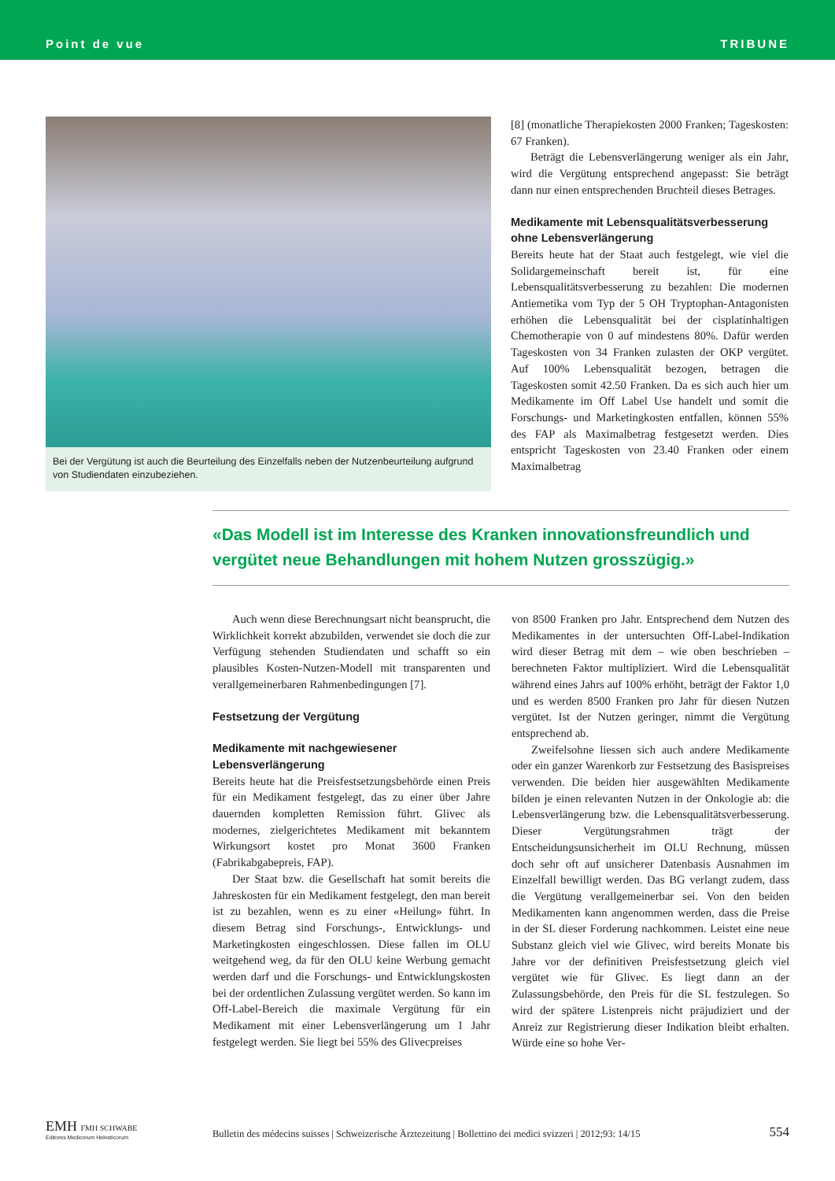Point de vue TRIBUNE
Bei der Vergütung ist auch die Beurteilung des Einzelfalls neben der Nutzenbeurteilung aufgrund von Studiendaten einzubeziehen.
[8] (monatliche Therapiekosten 2000 Franken; Tageskosten: 67 Franken).
Beträgt die Lebensverlängerung weniger als ein Jahr, wird die Vergütung entsprechend angepasst: Sie beträgt dann nur einen entsprechenden Bruchteil dieses Betrages.
Medikamente mit Lebensqualitätsverbesserung ohne Lebensverlängerung
Bereits heute hat der Staat auch festgelegt, wie viel die Solidargemeinschaft bereit ist, für eine Lebensqualitätsverbesserung zu bezahlen: Die modernen Antiemetika vom Typ der 5 OH Tryptophan-Antagonisten erhöhen die Lebensqualität bei der cisplatinhaltigen Chemotherapie von 0 auf mindestens 80%. Dafür werden Tageskosten von 34 Franken zulasten der OKP vergütet. Auf 100% Lebensqualität bezogen, betragen die Tageskosten somit 42.50 Franken. Da es sich auch hier um Medikamente im Off Label Use handelt und somit die Forschungs- und Marketingkosten entfallen, können 55% des FAP als Maximalbetrag festgesetzt werden. Dies entspricht Tageskosten von 23.40 Franken oder einem Maximalbetrag
«Das Modell ist im Interesse des Kranken innovationsfreundlich und vergütet neue Behandlungen mit hohem Nutzen grosszügig.»
Auch wenn diese Berechnungsart nicht beansprucht, die Wirklichkeit korrekt abzubilden, verwendet sie doch die zur Verfügung stehenden Studiendaten und schafft so ein plausibles Kosten-Nutzen-Modell mit transparenten und verallgemeinerbaren Rahmenbedingungen [7].
Festsetzung der Vergütung
Medikamente mit nachgewiesener Lebensverlängerung
Bereits heute hat die Preisfestsetzungsbehörde einen Preis für ein Medikament festgelegt, das zu einer über Jahre dauernden kompletten Remission führt. Glivec als modernes, zielgerichtetes Medikament mit bekanntem Wirkungsort kostet pro Monat 3600 Franken (Fabrikabgabepreis, FAP).
Der Staat bzw. die Gesellschaft hat somit bereits die Jahreskosten für ein Medikament festgelegt, den man bereit ist zu bezahlen, wenn es zu einer «Heilung» führt. In diesem Betrag sind Forschungs-, Entwicklungs- und Marketingkosten eingeschlossen. Diese fallen im OLU weitgehend weg, da für den OLU keine Werbung gemacht werden darf und die Forschungs- und Entwicklungskosten bei der ordentlichen Zulassung vergütet werden. So kann im Off-Label-Bereich die maximale Vergütung für ein Medikament mit einer Lebensverlängerung um 1 Jahr festgelegt werden. Sie liegt bei 55% des Glivecpreises
von 8500 Franken pro Jahr. Entsprechend dem Nutzen des Medikamentes in der untersuchten Off-Label-Indikation wird dieser Betrag mit dem – wie oben beschrieben – berechneten Faktor multipliziert. Wird die Lebensqualität während eines Jahrs auf 100% erhöht, beträgt der Faktor 1,0 und es werden 8500 Franken pro Jahr für diesen Nutzen vergütet. Ist der Nutzen geringer, nimmt die Vergütung entsprechend ab.
Zweifelsohne liessen sich auch andere Medikamente oder ein ganzer Warenkorb zur Festsetzung des Basispreises verwenden. Die beiden hier ausgewählten Medikamente bilden je einen relevanten Nutzen in der Onkologie ab: die Lebensverlängerung bzw. die Lebensqualitätsverbesserung. Dieser Vergütungsrahmen trägt der Entscheidungsunsicherheit im OLU Rechnung, müssen doch sehr oft auf unsicherer Datenbasis Ausnahmen im Einzelfall bewilligt werden. Das BG verlangt zudem, dass die Vergütung verallgemeinerbar sei. Von den beiden Medikamenten kann angenommen werden, dass die Preise in der SL dieser Forderung nachkommen. Leistet eine neue Substanz gleich viel wie Glivec, wird bereits Monate bis Jahre vor der definitiven Preisfestsetzung gleich viel vergütet wie für Glivec. Es liegt dann an der Zulassungsbehörde, den Preis für die SL festzulegen. So wird der spätere Listenpreis nicht präjudiziert und der Anreiz zur Registrierung dieser Indikation bleibt erhalten. Würde eine so hohe Ver-
EMH FMH SCHWABE
Editores Medicorum Helveticorum
Bulletin des médecins suisses | Schweizerische Ärztezeitung | Bollettino dei medici svizzeri | 2012;93: 14/15
554